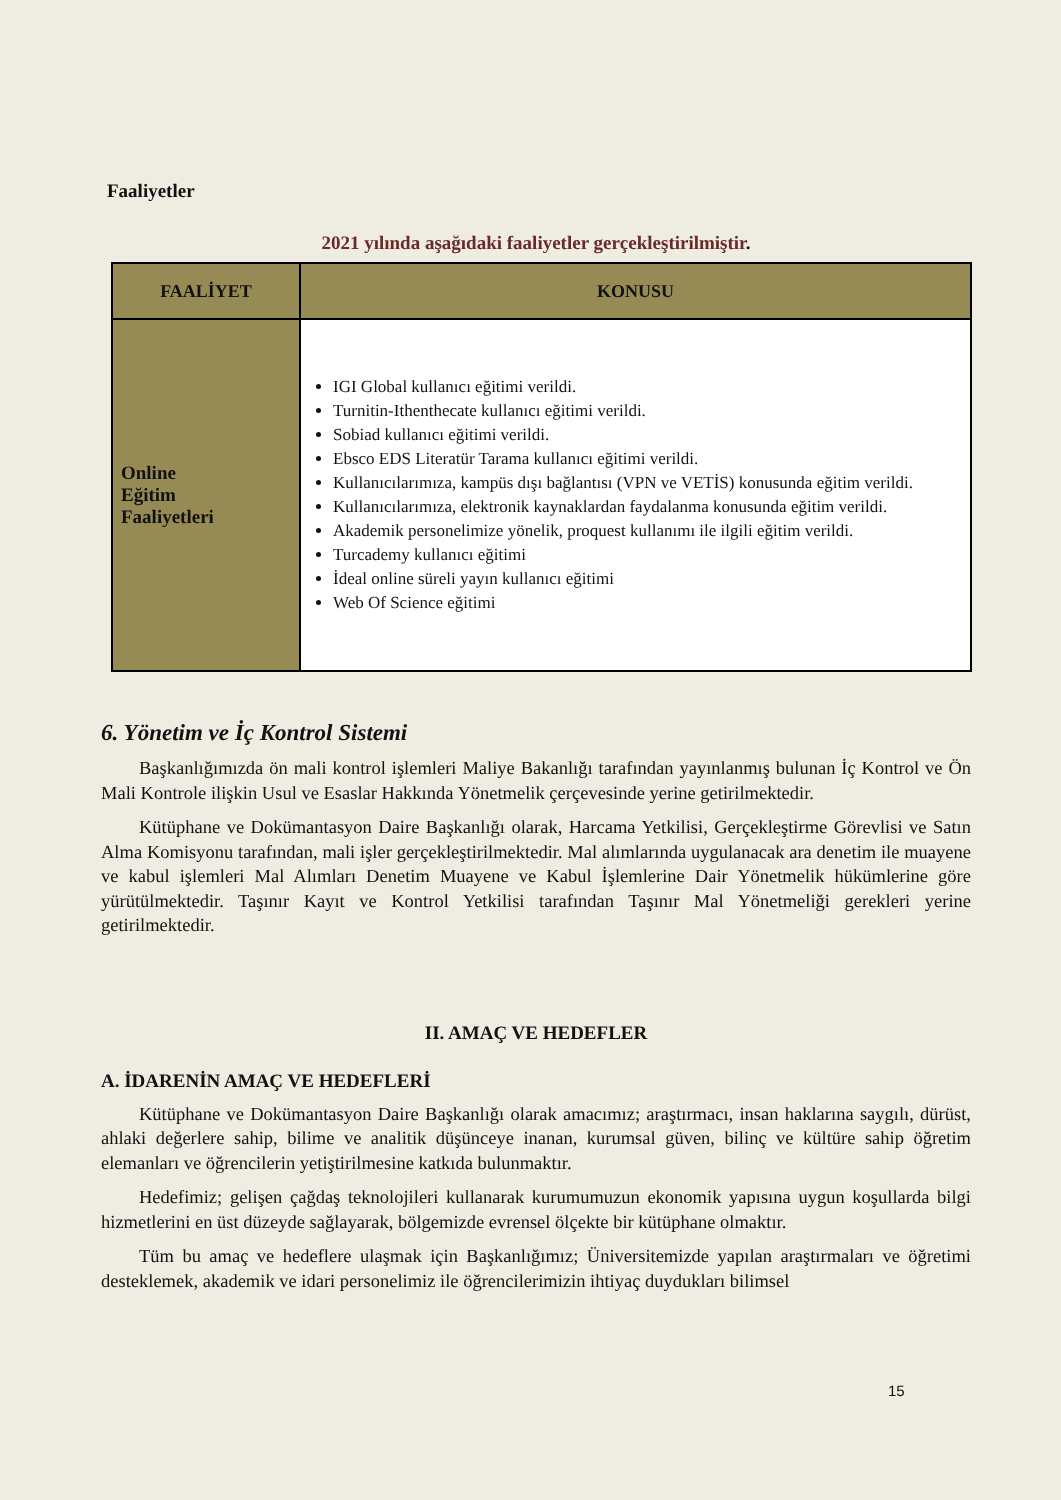Faaliyetler
2021 yılında aşağıdaki faaliyetler gerçekleştirilmiştir.
| FAALİYET | KONUSU |
| --- | --- |
| Online Eğitim Faaliyetleri | IGI Global kullanıcı eğitimi verildi. Turnitin-Ithenthecate kullanıcı eğitimi verildi. Sobiad kullanıcı eğitimi verildi. Ebsco EDS Literatür Tarama kullanıcı eğitimi verildi. Kullanıcılarımıza, kampüs dışı bağlantısı (VPN ve VETİS) konusunda eğitim verildi. Kullanıcılarımıza, elektronik kaynaklardan faydalanma konusunda eğitim verildi. Akademik personelimize yönelik, proquest kullanımı ile ilgili eğitim verildi. Turcademy kullanıcı eğitimi İdeal online süreli yayın kullanıcı eğitimi Web Of Science eğitimi |
6. Yönetim ve İç Kontrol Sistemi
Başkanlığımızda ön mali kontrol işlemleri Maliye Bakanlığı tarafından yayınlanmış bulunan İç Kontrol ve Ön Mali Kontrole ilişkin Usul ve Esaslar Hakkında Yönetmelik çerçevesinde yerine getirilmektedir.
Kütüphane ve Dokümantasyon Daire Başkanlığı olarak, Harcama Yetkilisi, Gerçekleştirme Görevlisi ve Satın Alma Komisyonu tarafından, mali işler gerçekleştirilmektedir. Mal alımlarında uygulanacak ara denetim ile muayene ve kabul işlemleri Mal Alımları Denetim Muayene ve Kabul İşlemlerine Dair Yönetmelik hükümlerine göre yürütülmektedir. Taşınır Kayıt ve Kontrol Yetkilisi tarafından Taşınır Mal Yönetmeliği gerekleri yerine getirilmektedir.
II. AMAÇ VE HEDEFLER
A. İDARENİN AMAÇ VE HEDEFLERİ
Kütüphane ve Dokümantasyon Daire Başkanlığı olarak amacımız; araştırmacı, insan haklarına saygılı, dürüst, ahlaki değerlere sahip, bilime ve analitik düşünceye inanan, kurumsal güven, bilinç ve kültüre sahip öğretim elemanları ve öğrencilerin yetiştirilmesine katkıda bulunmaktır.
Hedefimiz; gelişen çağdaş teknolojileri kullanarak kurumumuzun ekonomik yapısına uygun koşullarda bilgi hizmetlerini en üst düzeyde sağlayarak, bölgemizde evrensel ölçekte bir kütüphane olmaktır.
Tüm bu amaç ve hedeflere ulaşmak için Başkanlığımız; Üniversitemizde yapılan araştırmaları ve öğretimi desteklemek, akademik ve idari personelimiz ile öğrencilerimizin ihtiyaç duydukları bilimsel
15